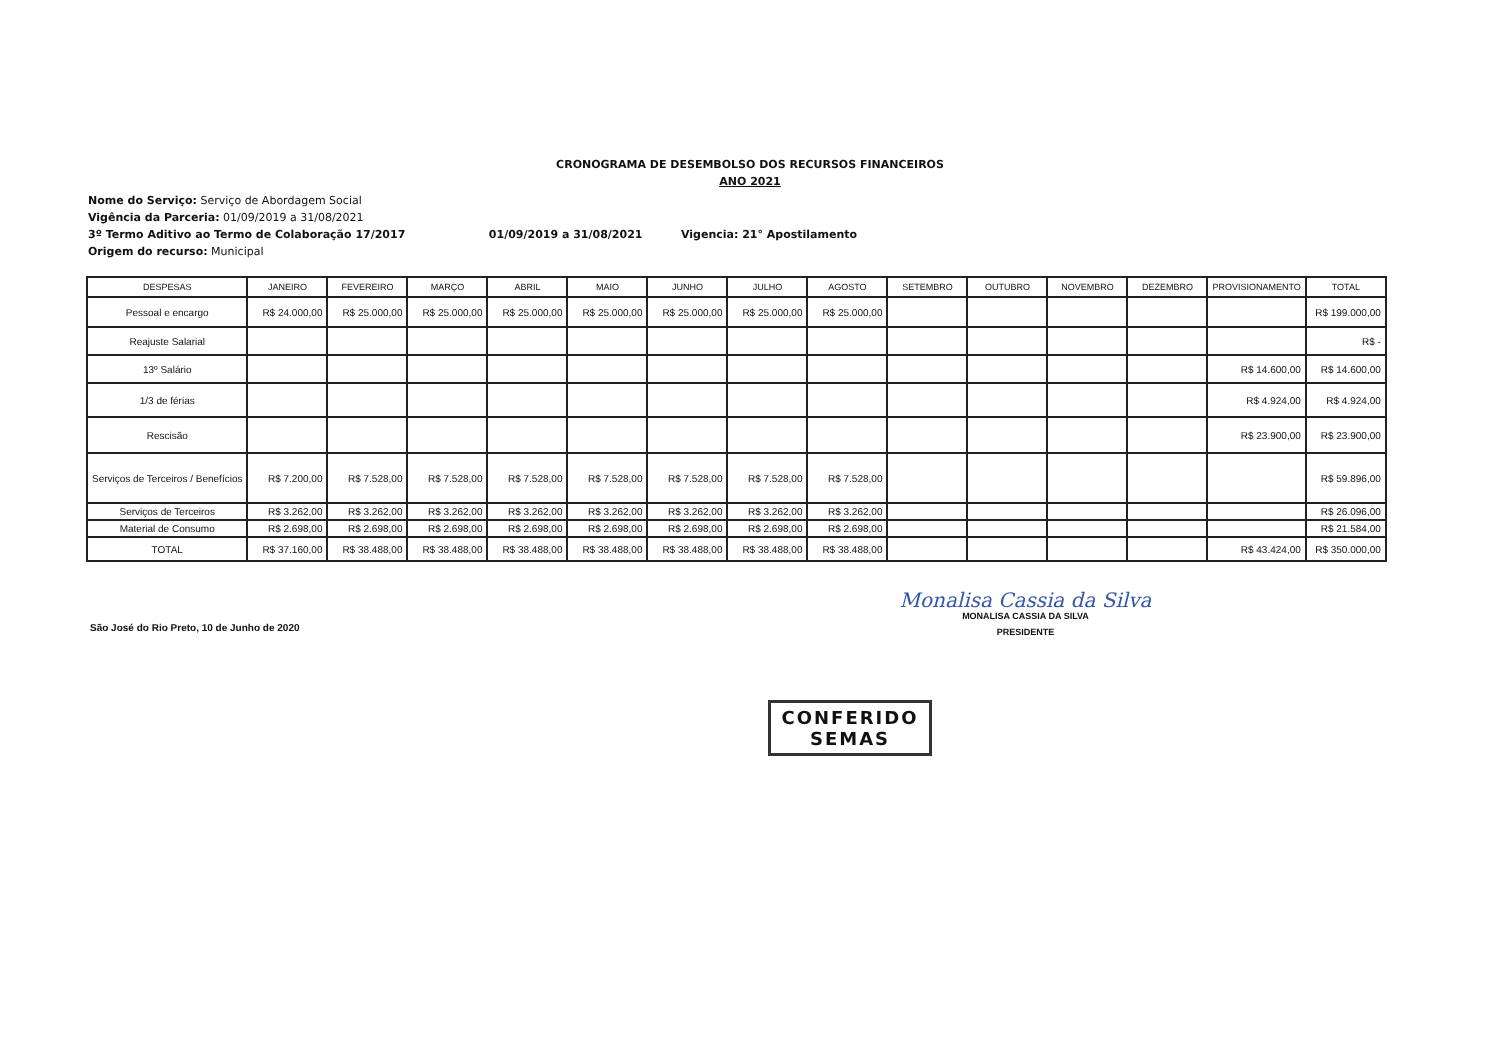CRONOGRAMA DE DESEMBOLSO DOS RECURSOS FINANCEIROS
ANO 2021
Nome do Serviço: Serviço de Abordagem Social
Vigência da Parceria: 01/09/2019 a 31/08/2021
3º Termo Aditivo ao Termo de Colaboração 17/2017 01/09/2019 a 31/08/2021 Vigencia: 21° Apostilamento
Origem do recurso: Municipal
| DESPESAS | JANEIRO | FEVEREIRO | MARÇO | ABRIL | MAIO | JUNHO | JULHO | AGOSTO | SETEMBRO | OUTUBRO | NOVEMBRO | DEZEMBRO | PROVISIONAMENTO | TOTAL |
| --- | --- | --- | --- | --- | --- | --- | --- | --- | --- | --- | --- | --- | --- | --- |
| Pessoal e encargo | R$ 24.000,00 | R$ 25.000,00 | R$ 25.000,00 | R$ 25.000,00 | R$ 25.000,00 | R$ 25.000,00 | R$ 25.000,00 | R$ 25.000,00 | | | | | | R$ 199.000,00 |
| Reajuste Salarial | | | | | | | | | | | | | | R$ - |
| 13º Salário | | | | | | | | | | | | | R$ 14.600,00 | R$ 14.600,00 |
| 1/3 de férias | | | | | | | | | | | | | R$ 4.924,00 | R$ 4.924,00 |
| Rescisão | | | | | | | | | | | | | R$ 23.900,00 | R$ 23.900,00 |
| Serviços de Terceiros / Benefícios | R$ 7.200,00 | R$ 7.528,00 | R$ 7.528,00 | R$ 7.528,00 | R$ 7.528,00 | R$ 7.528,00 | R$ 7.528,00 | R$ 7.528,00 | | | | | | R$ 59.896,00 |
| Serviços de Terceiros | R$ 3.262,00 | R$ 3.262,00 | R$ 3.262,00 | R$ 3.262,00 | R$ 3.262,00 | R$ 3.262,00 | R$ 3.262,00 | R$ 3.262,00 | | | | | | R$ 26.096,00 |
| Material de Consumo | R$ 2.698,00 | R$ 2.698,00 | R$ 2.698,00 | R$ 2.698,00 | R$ 2.698,00 | R$ 2.698,00 | R$ 2.698,00 | R$ 2.698,00 | | | | | | R$ 21.584,00 |
| TOTAL | R$ 37.160,00 | R$ 38.488,00 | R$ 38.488,00 | R$ 38.488,00 | R$ 38.488,00 | R$ 38.488,00 | R$ 38.488,00 | R$ 38.488,00 | | | | | R$ 43.424,00 | R$ 350.000,00 |
São José do Rio Preto, 10 de Junho de 2020
Monalisa Cassia da Silva
MONALISA CASSIA DA SILVA
PRESIDENTE
CONFERIDO
SEMAS